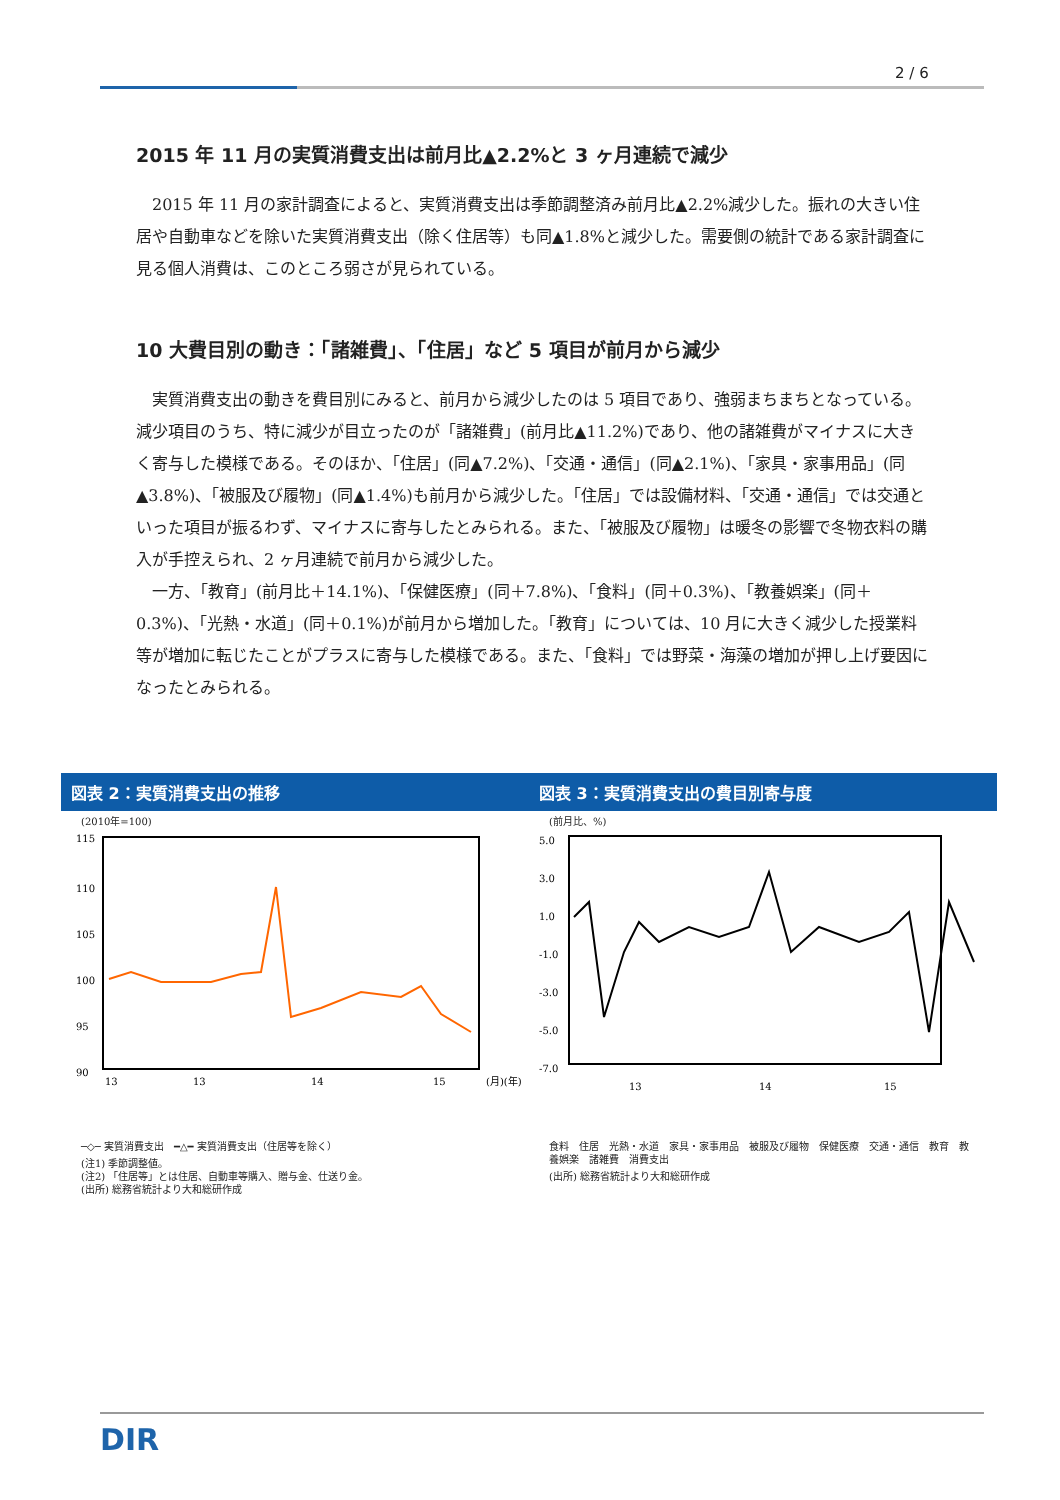2 / 6
2015 年 11 月の実質消費支出は前月比▲2.2%と 3 ヶ月連続で減少
2015 年 11 月の家計調査によると、実質消費支出は季節調整済み前月比▲2.2%減少した。振れの大きい住居や自動車などを除いた実質消費支出（除く住居等）も同▲1.8%と減少した。需要側の統計である家計調査に見る個人消費は、このところ弱さが見られている。
10 大費目別の動き：「諸雑費」、「住居」など 5 項目が前月から減少
実質消費支出の動きを費目別にみると、前月から減少したのは 5 項目であり、強弱まちまちとなっている。減少項目のうち、特に減少が目立ったのが「諸雑費」(前月比▲11.2%)であり、他の諸雑費がマイナスに大きく寄与した模様である。そのほか、「住居」(同▲7.2%)、「交通・通信」(同▲2.1%)、「家具・家事用品」(同▲3.8%)、「被服及び履物」(同▲1.4%)も前月から減少した。「住居」では設備材料、「交通・通信」では交通といった項目が振るわず、マイナスに寄与したとみられる。また、「被服及び履物」は暖冬の影響で冬物衣料の購入が手控えられ、2 ヶ月連続で前月から減少した。
一方、「教育」(前月比＋14.1%)、「保健医療」(同＋7.8%)、「食料」(同＋0.3%)、「教養娯楽」(同＋0.3%)、「光熱・水道」(同＋0.1%)が前月から増加した。「教育」については、10 月に大きく減少した授業料等が増加に転じたことがプラスに寄与した模様である。また、「食料」では野菜・海藻の増加が押し上げ要因になったとみられる。
図表 2：実質消費支出の推移
(2010年=100)
115
110
105
100
95
90
13
13
14
15
(月)(年)
─◇─ 実質消費支出　━△━ 実質消費支出（住居等を除く）
(注1) 季節調整値。
(注2) 「住居等」とは住居、自動車等購入、贈与金、仕送り金。
(出所) 総務省統計より大和総研作成
図表 3：実質消費支出の費目別寄与度
(前月比、%)
5.0
3.0
1.0
-1.0
-3.0
-5.0
-7.0
13
14
15
食料　住居　光熱・水道　家具・家事用品　被服及び履物　保健医療　交通・通信　教育　教養娯楽　諸雑費　消費支出
(出所) 総務省統計より大和総研作成
DIR